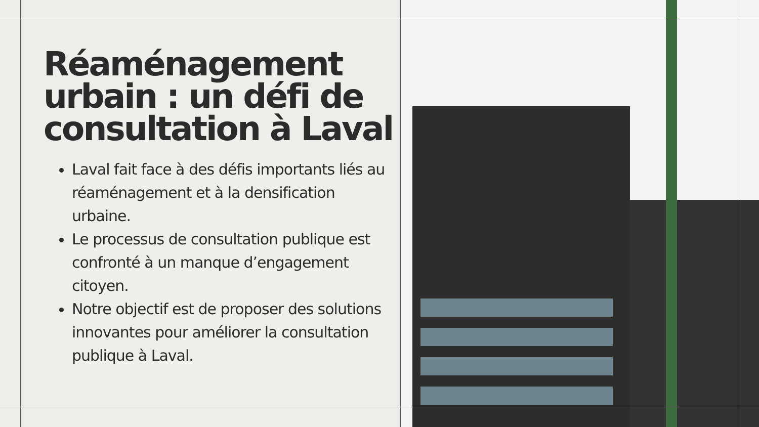Réaménagement
urbain : un défi de
consultation à Laval
Laval fait face à des défis importants liés au réaménagement et à la densification urbaine.
Le processus de consultation publique est confronté à un manque d’engagement citoyen.
Notre objectif est de proposer des solutions innovantes pour améliorer la consultation publique à Laval.